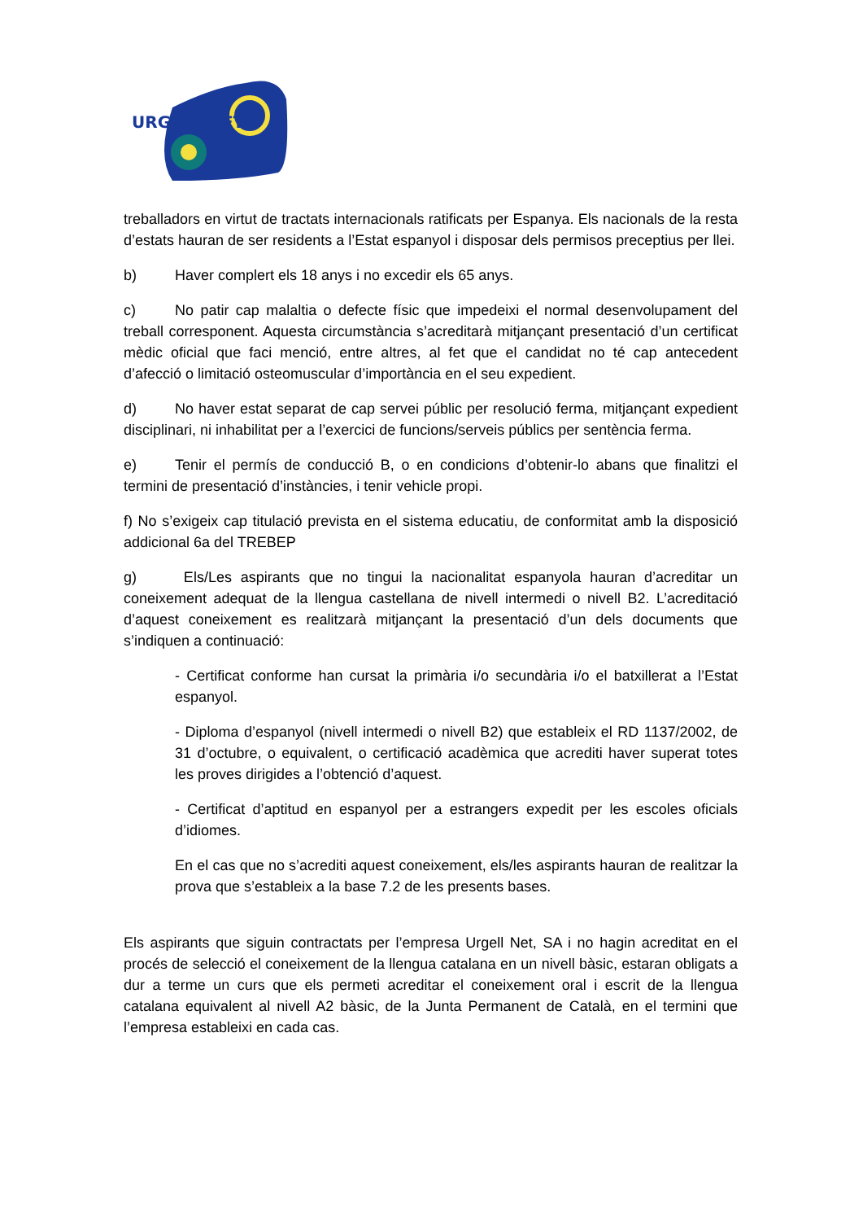URGELL NET
treballadors en virtut de tractats internacionals ratificats per Espanya. Els nacionals de la resta d’estats hauran de ser residents a l’Estat espanyol i disposar dels permisos preceptius per llei.
b) Haver complert els 18 anys i no excedir els 65 anys.
c) No patir cap malaltia o defecte físic que impedeixi el normal desenvolupament del treball corresponent. Aquesta circumstància s’acreditarà mitjançant presentació d’un certificat mèdic oficial que faci menció, entre altres, al fet que el candidat no té cap antecedent d’afecció o limitació osteomuscular d’importància en el seu expedient.
d) No haver estat separat de cap servei públic per resolució ferma, mitjançant expedient disciplinari, ni inhabilitat per a l’exercici de funcions/serveis públics per sentència ferma.
e) Tenir el permís de conducció B, o en condicions d’obtenir-lo abans que finalitzi el termini de presentació d’instàncies, i tenir vehicle propi.
f) No s’exigeix cap titulació prevista en el sistema educatiu, de conformitat amb la disposició addicional 6a del TREBEP
g) Els/Les aspirants que no tingui la nacionalitat espanyola hauran d’acreditar un coneixement adequat de la llengua castellana de nivell intermedi o nivell B2. L’acreditació d’aquest coneixement es realitzarà mitjançant la presentació d’un dels documents que s’indiquen a continuació:
- Certificat conforme han cursat la primària i/o secundària i/o el batxillerat a l’Estat espanyol.
- Diploma d’espanyol (nivell intermedi o nivell B2) que estableix el RD 1137/2002, de 31 d’octubre, o equivalent, o certificació acadèmica que acrediti haver superat totes les proves dirigides a l’obtenció d’aquest.
- Certificat d’aptitud en espanyol per a estrangers expedit per les escoles oficials d’idiomes.
En el cas que no s’acrediti aquest coneixement, els/les aspirants hauran de realitzar la prova que s’estableix a la base 7.2 de les presents bases.
Els aspirants que siguin contractats per l’empresa Urgell Net, SA i no hagin acreditat en el procés de selecció el coneixement de la llengua catalana en un nivell bàsic, estaran obligats a dur a terme un curs que els permeti acreditar el coneixement oral i escrit de la llengua catalana equivalent al nivell A2 bàsic, de la Junta Permanent de Català, en el termini que l’empresa estableixi en cada cas.